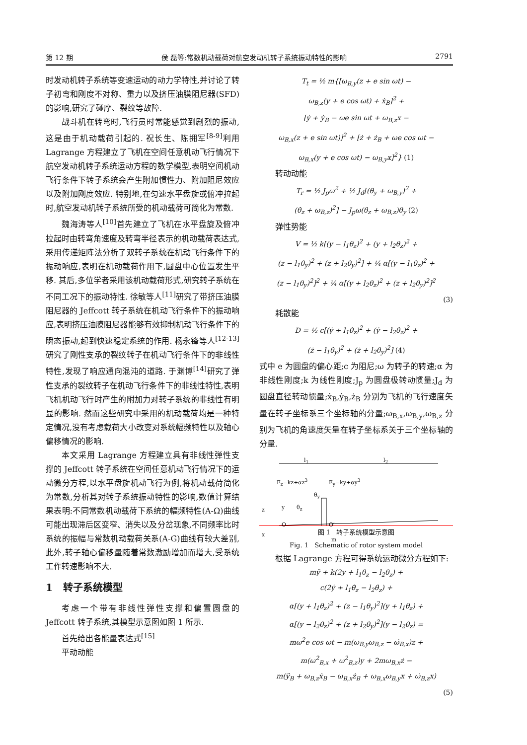第 12 期 侯 磊等:常数机动载荷对航空发动机转子系统振动特性的影响 2791
时发动机转子系统等变速运动的动力学特性,并讨论了转子初弯和刚度不对称、重力以及挤压油膜阻尼器(SFD)的影响,研究了碰摩、裂纹等故障.
战斗机在转弯时,飞行员时常能感觉到剧烈的振动,这是由于机动载荷引起的. 祝长生、陈拥军<sup>[8-9]</sup>利用 Lagrange 方程建立了飞机在空间任意机动飞行情况下航空发动机转子系统运动方程的数学模型,表明空间机动飞行条件下转子系统会产生附加惯性力、附加阻尼效应以及附加刚度效应. 特别地,在匀速水平盘旋或俯冲拉起时,航空发动机转子系统所受的机动载荷可简化为常数.
魏海涛等人<sup>[10]</sup>首先建立了飞机在水平盘旋及俯冲拉起时由转弯角速度及转弯半径表示的机动载荷表达式,采用传递矩阵法分析了双转子系统在机动飞行条件下的振动响应,表明在机动载荷作用下,圆盘中心位置发生平移. 其后,多位学者采用该机动载荷形式,研究转子系统在不同工况下的振动特性. 徐敏等人<sup>[11]</sup>研究了带挤压油膜阻尼器的 Jeffcott 转子系统在机动飞行条件下的振动响应,表明挤压油膜阻尼器能够有效抑制机动飞行条件下的瞬态振动,起到快速稳定系统的作用. 杨永锋等人<sup>[12-13]</sup>研究了刚性支承的裂纹转子在机动飞行条件下的非线性特性,发现了响应通向混沌的道路. 于渊博<sup>[14]</sup>研究了弹性支承的裂纹转子在机动飞行条件下的非线性特性,表明飞机机动飞行时产生的附加力对转子系统的非线性有明显的影响. 然而这些研究中采用的机动载荷均是一种特定情况,没有考虑载荷大小改变对系统幅频特性以及轴心偏移情况的影响.
本文采用 Lagrange 方程建立具有非线性弹性支撑的 Jeffcott 转子系统在空间任意机动飞行情况下的运动微分方程,以水平盘旋机动飞行为例,将机动载荷简化为常数,分析其对转子系统振动特性的影响,数值计算结果表明:不同常数机动载荷下系统的幅频特性(A-Ω)曲线可能出现滞后区变窄、消失以及分岔现象,不同频率比时系统的振幅与常数机动载荷关系(A-G)曲线有较大差别,此外,转子轴心偏移量随着常数激励增加而增大,受系统工作转速影响不大.
1 转子系统模型
考虑一个带有非线性弹性支撑和偏置圆盘的 Jeffcott 转子系统,其模型示意图如图 1 所示.
首先给出各能量表达式<sup>[15]</sup>
平动动能
T<sub>t</sub> = ½ m{[ω<sub>B,y</sub>(z + e sin ωt) −
ω<sub>B,z</sub>(y + e cos ωt) + ẋ<sub>B</sub>]<sup>2</sup> +
[ẏ + ẏ<sub>B</sub> − ωe sin ωt + ω<sub>B,z</sub>x −
ω<sub>B,x</sub>(z + e sin ωt)]<sup>2</sup> + [ż + ż<sub>B</sub> + ωe cos ωt −
ω<sub>B,x</sub>(y + e cos ωt) − ω<sub>B,y</sub>x]<sup>2</sup>} (1)
转动动能
T<sub>r</sub> = ½ J<sub>p</sub>ω<sup>2</sup> + ½ J<sub>d</sub>[(θ̇<sub>y</sub> + ω<sub>B,y</sub>)<sup>2</sup> +
(θ̇<sub>z</sub> + ω<sub>B,z</sub>)<sup>2</sup>] − J<sub>p</sub>ω(θ̇<sub>z</sub> + ω<sub>B,z</sub>)θ<sub>y</sub> (2)
弹性势能
V = ½ k[(y − l<sub>1</sub>θ<sub>z</sub>)<sup>2</sup> + (y + l<sub>2</sub>θ<sub>z</sub>)<sup>2</sup> +
(z − l<sub>1</sub>θ<sub>y</sub>)<sup>2</sup> + (z + l<sub>2</sub>θ<sub>y</sub>)<sup>2</sup>] + ¼ α[(y − l<sub>1</sub>θ<sub>z</sub>)<sup>2</sup> +
(z − l<sub>1</sub>θ<sub>y</sub>)<sup>2</sup>]<sup>2</sup> + ¼ α[(y + l<sub>2</sub>θ<sub>z</sub>)<sup>2</sup> + (z + l<sub>2</sub>θ<sub>y</sub>)<sup>2</sup>]<sup>2</sup>
(3)
耗散能
D = ½ c[(ẏ + l<sub>1</sub>θ̇<sub>z</sub>)<sup>2</sup> + (ẏ − l<sub>2</sub>θ̇<sub>z</sub>)<sup>2</sup> +
(ż − l<sub>1</sub>θ̇<sub>y</sub>)<sup>2</sup> + (ż + l<sub>2</sub>θ̇<sub>y</sub>)<sup>2</sup>] (4)
式中 e 为圆盘的偏心距;c 为阻尼;ω 为转子的转速;α 为非线性刚度;k 为线性刚度;J<sub>p</sub> 为圆盘极转动惯量;J<sub>d</sub> 为圆盘直径转动惯量;ẋ<sub>B</sub>,ẏ<sub>B</sub>,ż<sub>B</sub> 分别为飞机的飞行速度矢量在转子坐标系三个坐标轴的分量;ω<sub>B,x</sub>,ω<sub>B,y</sub>,ω<sub>B,z</sub> 分别为飞机的角速度矢量在转子坐标系关于三个坐标轴的分量.
l<sub>1</sub> l<sub>2</sub>
F<sub>z</sub>=kz+αz<sup>3</sup> F<sub>y</sub>=ky+αy<sup>3</sup>
θ<sub>y</sub>
θ<sub>z</sub> z y
O O′
x
m
图 1 转子系统模型示意图
Fig. 1 Schematic of rotor system model
根据 Lagrange 方程可得系统运动微分方程如下:
mÿ + k(2y + l<sub>1</sub>θ<sub>z</sub> − l<sub>2</sub>θ<sub>z</sub>) +
c(2ẏ + l<sub>1</sub>θ̇<sub>z</sub> − l<sub>2</sub>θ̇<sub>z</sub>) +
α[(y + l<sub>1</sub>θ<sub>z</sub>)<sup>2</sup> + (z − l<sub>1</sub>θ<sub>y</sub>)<sup>2</sup>](y + l<sub>1</sub>θ<sub>z</sub>) +
α[(y − l<sub>2</sub>θ<sub>z</sub>)<sup>2</sup> + (z + l<sub>2</sub>θ<sub>y</sub>)<sup>2</sup>](y − l<sub>2</sub>θ<sub>z</sub>) =
mω<sup>2</sup>e cos ωt − m(ω<sub>B,y</sub>ω<sub>B,z</sub> − ω̇<sub>B,x</sub>)z +
m(ω<sup>2</sup><sub>B,x</sub> + ω<sup>2</sup><sub>B,z</sub>)y + 2mω<sub>B,x</sub>ż −
m(ÿ<sub>B</sub> + ω<sub>B,z</sub>ẋ<sub>B</sub> − ω<sub>B,x</sub>ż<sub>B</sub> + ω<sub>B,x</sub>ω<sub>B,y</sub>x + ω̇<sub>B,z</sub>x)
(5)